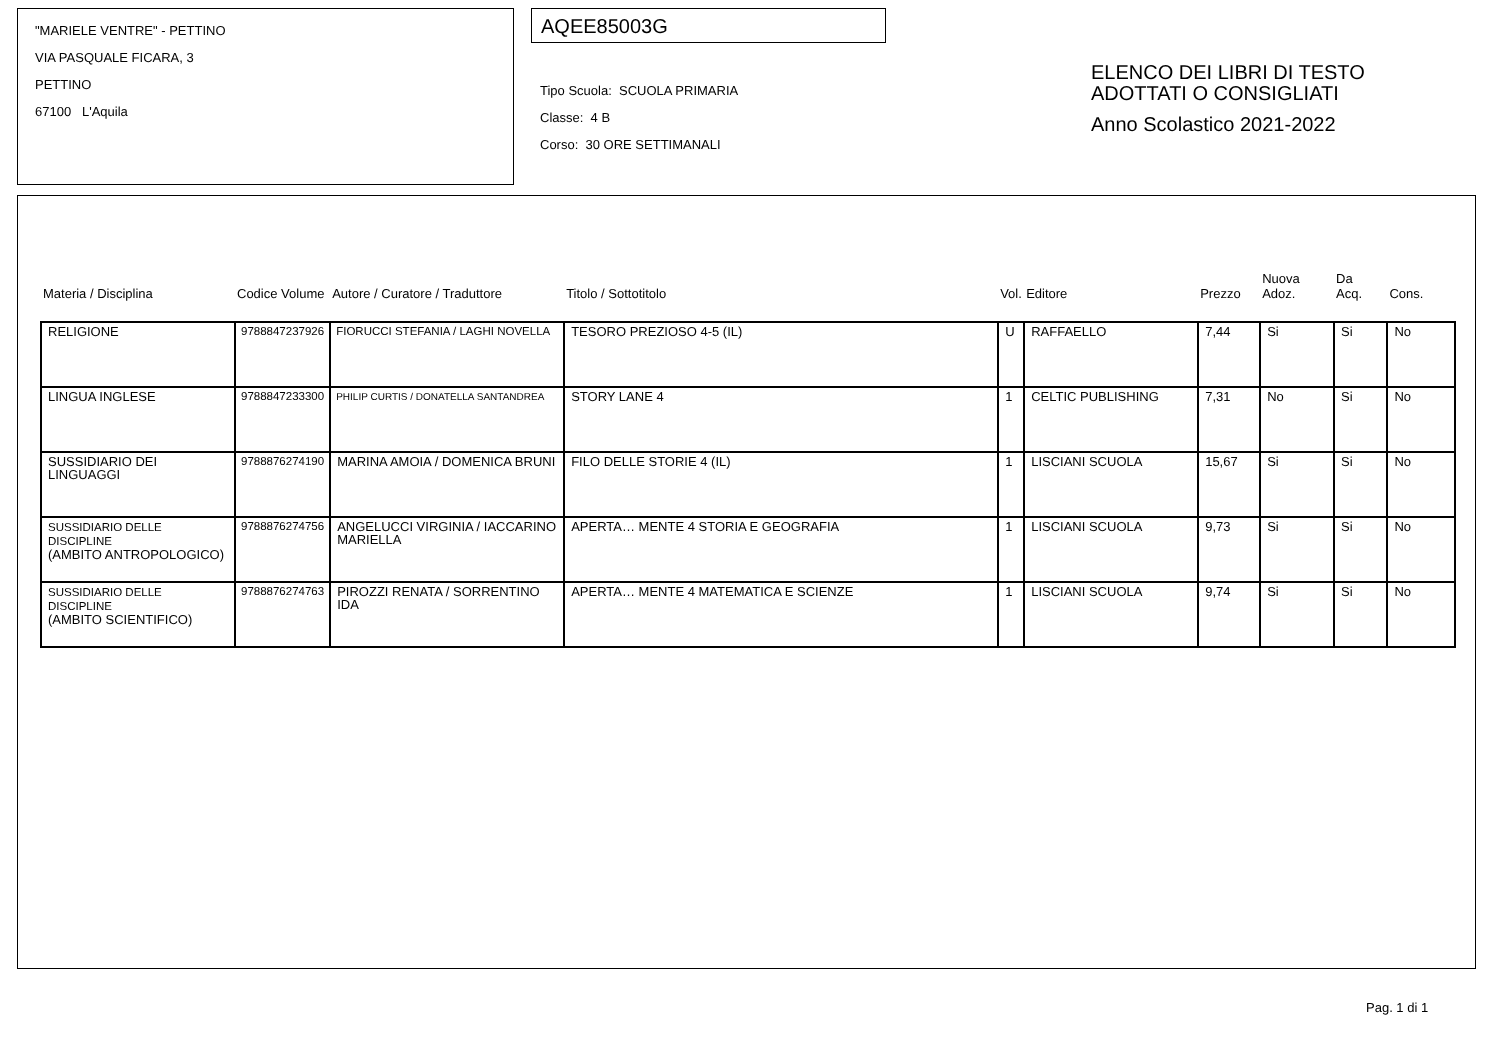"MARIELE VENTRE" - PETTINO
VIA PASQUALE FICARA, 3
PETTINO
67100 L'Aquila
AQEE85003G
Tipo Scuola: SCUOLA PRIMARIA
Classe: 4 B
Corso: 30 ORE SETTIMANALI
ELENCO DEI LIBRI DI TESTO
ADOTTATI O CONSIGLIATI
Anno Scolastico 2021-2022
| Materia / Disciplina | Codice Volume | Autore / Curatore / Traduttore | Titolo / Sottotitolo | Vol. | Editore | Prezzo | Nuova Adoz. | Da Acq. | Cons. |
| --- | --- | --- | --- | --- | --- | --- | --- | --- | --- |
| RELIGIONE | 9788847237926 | FIORUCCI STEFANIA / LAGHI NOVELLA | TESORO PREZIOSO 4-5 (IL) | U | RAFFAELLO | 7,44 | Si | Si | No |
| LINGUA INGLESE | 9788847233300 | PHILIP CURTIS / DONATELLA SANTANDREA | STORY LANE 4 | 1 | CELTIC PUBLISHING | 7,31 | No | Si | No |
| SUSSIDIARIO DEI LINGUAGGI | 9788876274190 | MARINA AMOIA / DOMENICA BRUNI | FILO DELLE STORIE 4 (IL) | 1 | LISCIANI SCUOLA | 15,67 | Si | Si | No |
| SUSSIDIARIO DELLE DISCIPLINE (AMBITO ANTROPOLOGICO) | 9788876274756 | ANGELUCCI VIRGINIA / IACCARINO MARIELLA | APERTA… MENTE 4 STORIA E GEOGRAFIA | 1 | LISCIANI SCUOLA | 9,73 | Si | Si | No |
| SUSSIDIARIO DELLE DISCIPLINE (AMBITO SCIENTIFICO) | 9788876274763 | PIROZZI RENATA / SORRENTINO IDA | APERTA… MENTE 4 MATEMATICA E SCIENZE | 1 | LISCIANI SCUOLA | 9,74 | Si | Si | No |
Pag. 1 di 1